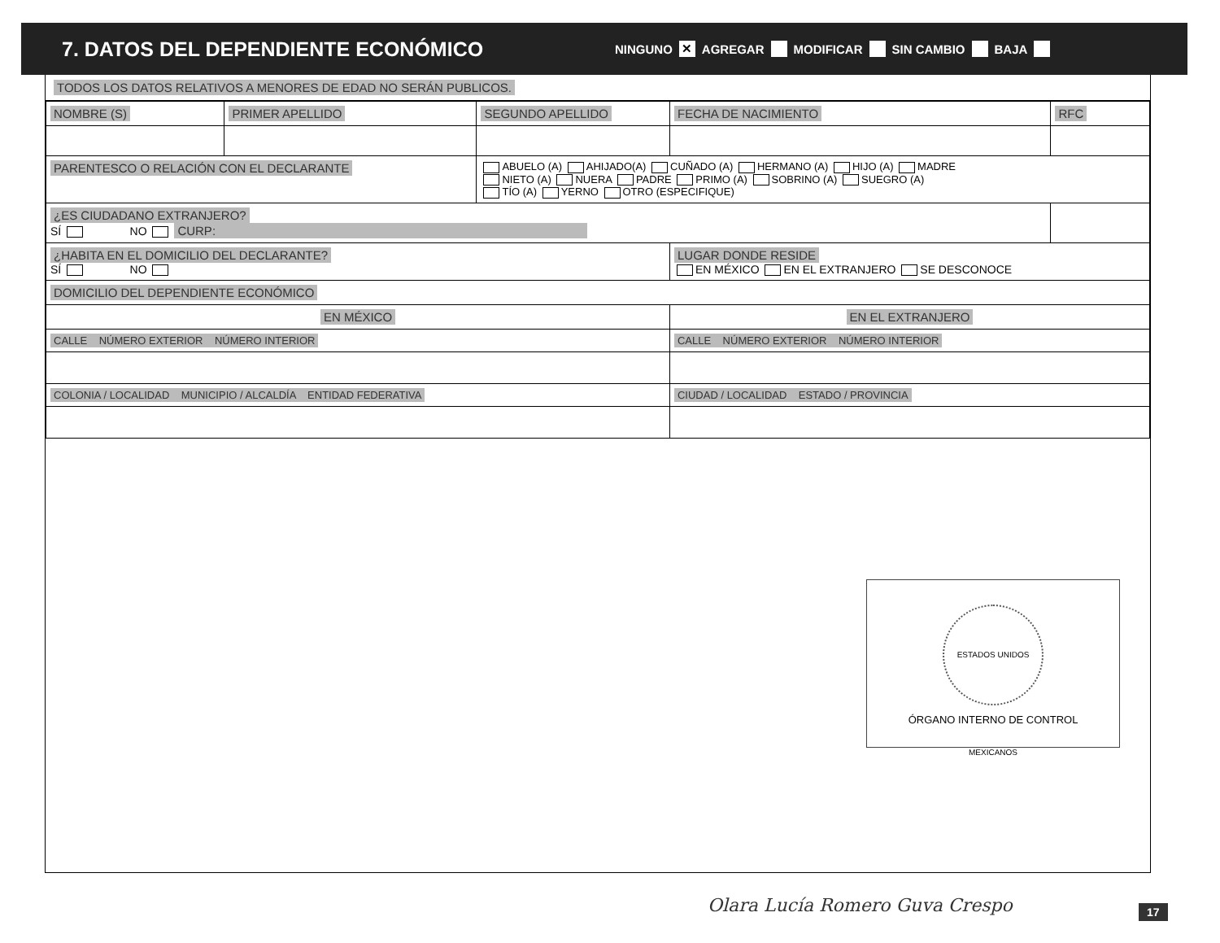7. DATOS DEL DEPENDIENTE ECONÓMICO
NINGUNO ✕ AGREGAR MODIFICAR SIN CAMBIO BAJA
TODOS LOS DATOS RELATIVOS A MENORES DE EDAD NO SERÁN PUBLICOS.
| NOMBRE (S) | PRIMER APELLIDO | SEGUNDO APELLIDO | FECHA DE NACIMIENTO | RFC |
| PARENTESCO O RELACIÓN CON EL DECLARANTE | | ABUELO (A) AHIJADO(A) CUÑADO (A) HERMANO (A) HIJO (A) MADRE NIETO (A) NUERA PADRE PRIMO (A) SOBRINO (A) SUEGRO (A) TÍO (A) YERNO OTRO (ESPECIFIQUE) | | |
| ¿ES CIUDADANO EXTRANJERO? SÍ NO CURP: | | | | |
| ¿HABITA EN EL DOMICILIO DEL DECLARANTE? SÍ NO | | | LUGAR DONDE RESIDE EN MÉXICO EN EL EXTRANJERO SE DESCONOCE | |
| DOMICILIO DEL DEPENDIENTE ECONÓMICO | | | | |
| EN MÉXICO | | | EN EL EXTRANJERO | |
| CALLE NÚMERO EXTERIOR NÚMERO INTERIOR | | | CALLE NÚMERO EXTERIOR NÚMERO INTERIOR | |
| COLONIA / LOCALIDAD MUNICIPIO / ALCALDÍA ENTIDAD FEDERATIVA | | | CIUDAD / LOCALIDAD ESTADO / PROVINCIA | |
ESTADOS UNIDOS MEXICANOS
ÓRGANO INTERNO DE CONTROL
Olara Lucía Romero Guva Crespo 17